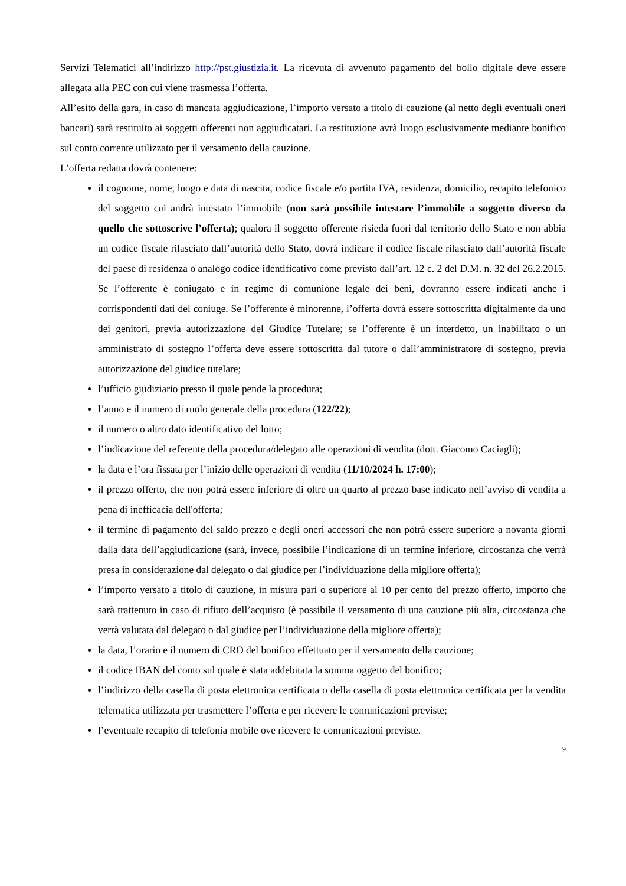Servizi Telematici all’indirizzo http://pst.giustizia.it. La ricevuta di avvenuto pagamento del bollo digitale deve essere allegata alla PEC con cui viene trasmessa l’offerta.
All’esito della gara, in caso di mancata aggiudicazione, l’importo versato a titolo di cauzione (al netto degli eventuali oneri bancari) sarà restituito ai soggetti offerenti non aggiudicatari. La restituzione avrà luogo esclusivamente mediante bonifico sul conto corrente utilizzato per il versamento della cauzione.
L’offerta redatta dovrà contenere:
il cognome, nome, luogo e data di nascita, codice fiscale e/o partita IVA, residenza, domicilio, recapito telefonico del soggetto cui andrà intestato l’immobile (non sarà possibile intestare l’immobile a soggetto diverso da quello che sottoscrive l’offerta); qualora il soggetto offerente risieda fuori dal territorio dello Stato e non abbia un codice fiscale rilasciato dall’autorità dello Stato, dovrà indicare il codice fiscale rilasciato dall’autorità fiscale del paese di residenza o analogo codice identificativo come previsto dall’art. 12 c. 2 del D.M. n. 32 del 26.2.2015. Se l’offerente è coniugato e in regime di comunione legale dei beni, dovranno essere indicati anche i corrispondenti dati del coniuge. Se l’offerente è minorenne, l’offerta dovrà essere sottoscritta digitalmente da uno dei genitori, previa autorizzazione del Giudice Tutelare; se l’offerente è un interdetto, un inabilitato o un amministrato di sostegno l’offerta deve essere sottoscritta dal tutore o dall’amministratore di sostegno, previa autorizzazione del giudice tutelare;
l’ufficio giudiziario presso il quale pende la procedura;
l’anno e il numero di ruolo generale della procedura (122/22);
il numero o altro dato identificativo del lotto;
l’indicazione del referente della procedura/delegato alle operazioni di vendita (dott. Giacomo Caciagli);
la data e l’ora fissata per l’inizio delle operazioni di vendita (11/10/2024 h. 17:00);
il prezzo offerto, che non potrà essere inferiore di oltre un quarto al prezzo base indicato nell’avviso di vendita a pena di inefficacia dell'offerta;
il termine di pagamento del saldo prezzo e degli oneri accessori che non potrà essere superiore a novanta giorni dalla data dell’aggiudicazione (sarà, invece, possibile l’indicazione di un termine inferiore, circostanza che verrà presa in considerazione dal delegato o dal giudice per l’individuazione della migliore offerta);
l’importo versato a titolo di cauzione, in misura pari o superiore al 10 per cento del prezzo offerto, importo che sarà trattenuto in caso di rifiuto dell’acquisto (è possibile il versamento di una cauzione più alta, circostanza che verrà valutata dal delegato o dal giudice per l’individuazione della migliore offerta);
la data, l’orario e il numero di CRO del bonifico effettuato per il versamento della cauzione;
il codice IBAN del conto sul quale è stata addebitata la somma oggetto del bonifico;
l’indirizzo della casella di posta elettronica certificata o della casella di posta elettronica certificata per la vendita telematica utilizzata per trasmettere l’offerta e per ricevere le comunicazioni previste;
l’eventuale recapito di telefonia mobile ove ricevere le comunicazioni previste.
9